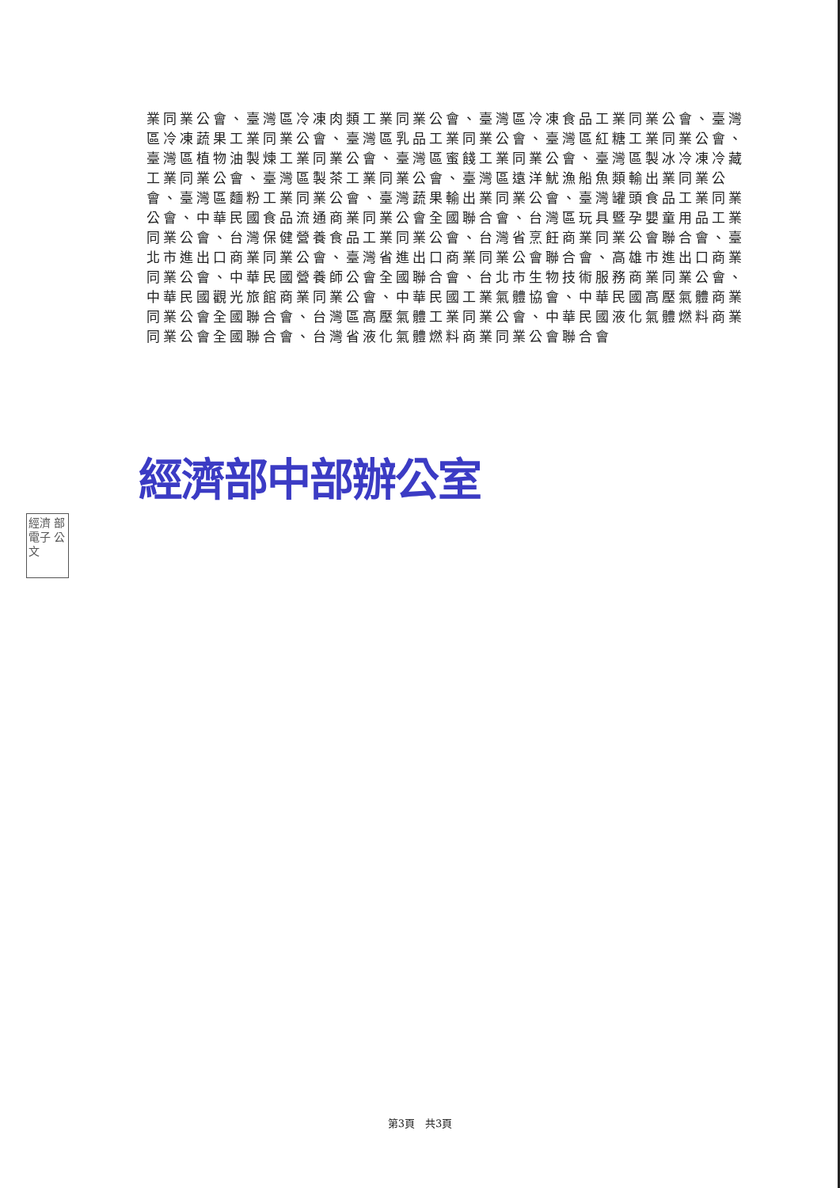業同業公會、臺灣區冷凍肉類工業同業公會、臺灣區冷凍食品工業同業公會、臺灣區冷凍蔬果工業同業公會、臺灣區乳品工業同業公會、臺灣區紅糖工業同業公會、臺灣區植物油製煉工業同業公會、臺灣區蜜餞工業同業公會、臺灣區製冰冷凍冷藏工業同業公會、臺灣區製茶工業同業公會、臺灣區遠洋魷漁船魚類輸出業同業公會、臺灣區麵粉工業同業公會、臺灣蔬果輸出業同業公會、臺灣罐頭食品工業同業公會、中華民國食品流通商業同業公會全國聯合會、台灣區玩具暨孕嬰童用品工業同業公會、台灣保健營養食品工業同業公會、台灣省烹飪商業同業公會聯合會、臺北市進出口商業同業公會、臺灣省進出口商業同業公會聯合會、高雄市進出口商業同業公會、中華民國營養師公會全國聯合會、台北市生物技術服務商業同業公會、中華民國觀光旅館商業同業公會、中華民國工業氣體協會、中華民國高壓氣體商業同業公會全國聯合會、台灣區高壓氣體工業同業公會、中華民國液化氣體燃料商業同業公會全國聯合會、台灣省液化氣體燃料商業同業公會聯合會
經濟部中部辦公室
經濟 部 電子 公文
第3頁　共3頁